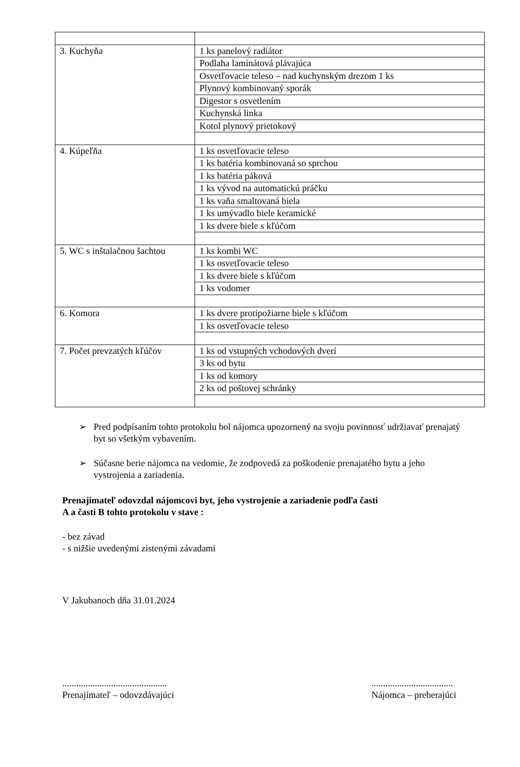| 3. Kuchyňa | 1 ks panelový radiátor |
| | Podlaha laminátová plávajúca |
| | Osvetľovacie teleso – nad kuchynským drezom 1 ks |
| | Plynový kombinovaný sporák |
| | Digestor s osvetlením |
| | Kuchynská linka |
| | Kotol plynový prietokový |
| 4. Kúpeľňa | 1 ks osvetľovacie teleso |
| | 1 ks batéria kombinovaná so sprchou |
| | 1 ks batéria páková |
| | 1 ks vývod na automatickú práčku |
| | 1 ks vaňa smaltovaná biela |
| | 1 ks umývadlo biele keramické |
| | 1 ks dvere biele s kľúčom |
| 5. WC s inštalačnou šachtou | 1 ks kombi WC |
| | 1 ks osvetľovacie teleso |
| | 1 ks dvere biele s kľúčom |
| | 1 ks vodomer |
| 6. Komora | 1 ks dvere protipožiarne biele s kľúčom |
| | 1 ks osvetľovacie teleso |
| 7. Počet prevzatých kľúčov | 1 ks od vstupných vchodových dverí |
| | 3 ks od bytu |
| | 1 ks od komory |
| | 2 ks od poštovej schránky |
➢
Pred podpísaním tohto protokolu bol nájomca upozornený na svoju povinnosť udržiavať prenajatý byt so všetkým vybavením.
➢
Súčasne berie nájomca na vedomie, že zodpovedá za poškodenie prenajatého bytu a jeho vystrojenia a zariadenia.
Prenajímateľ odovzdal nájomcovi byt, jeho vystrojenie a zariadenie podľa časti
A a časti B tohto protokolu v stave :
- bez závad
- s nižšie uvedenými zistenými závadami
V Jakubanoch dňa 31.01.2024
.............................................
Prenajímateľ – odovzdávajúci
...................................
Nájomca – preberajúci